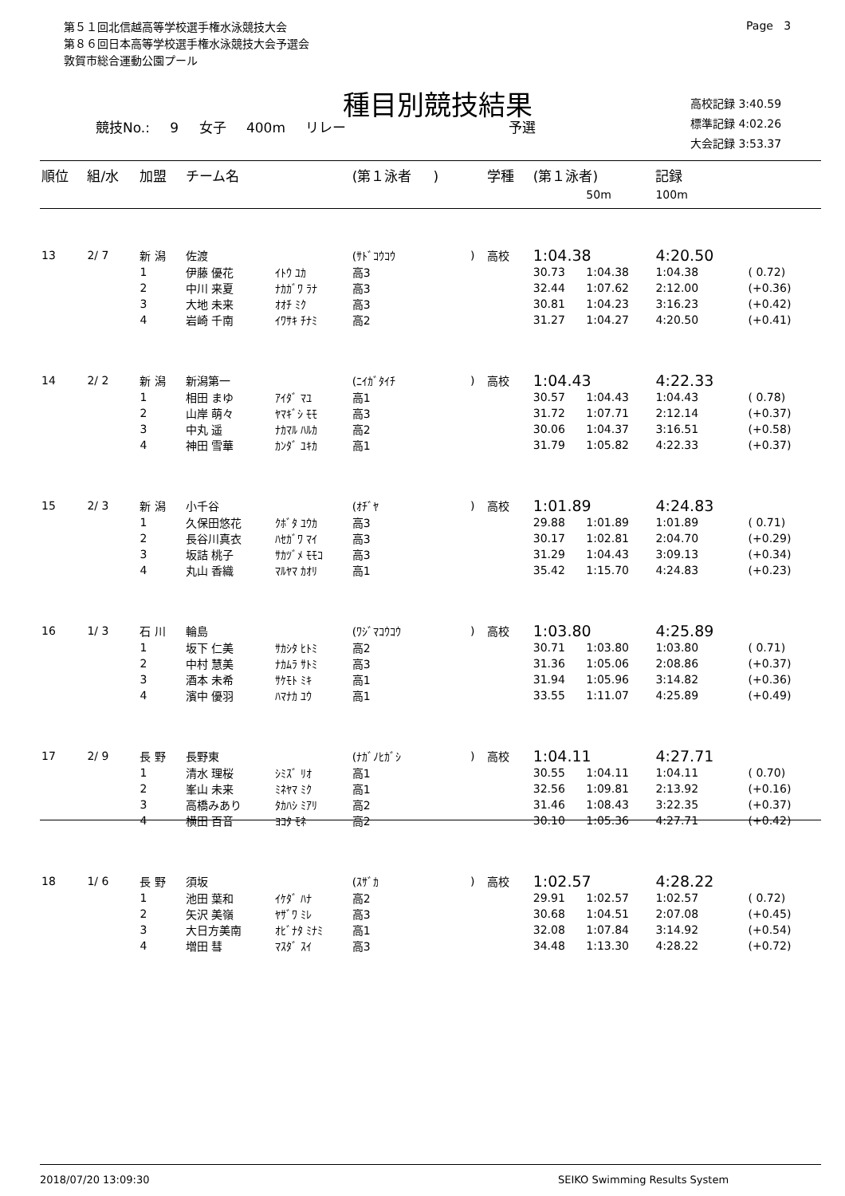第５１回北信越高等学校選手権水泳競技大会
第８６回日本高等学校選手権水泳競技大会予選会
敦賀市総合運動公園プール
Page 3
種目別競技結果
競技No.: 9 女子 400m リレー 予選
高校記録 3:40.59
標準記録 4:02.26
大会記録 3:53.37
| 順位 | 組/水 | 加盟 | チーム名 | | (第１泳者 ) | | 学種 | (第１泳者) | | 記録 | | |
| --- | --- | --- | --- | --- | --- | --- | --- | --- | --- | --- | --- | --- |
| | | | | | | | | | 50m | 100m | | |
| 13 | 2/ 7 | 新 潟 | 佐渡 | | (ｻﾄﾞｺｳｺｳ | ) | 高校 | 1:04.38 | | 4:20.50 | | |
| | | 1 | 伊藤 優花 | ｲﾄｳ ﾕｶ | 高3 | | | 30.73 | 1:04.38 | 1:04.38 | ( 0.72) | |
| | | 2 | 中川 来夏 | ﾅｶｶﾞﾜ ﾗﾅ | 高3 | | | 32.44 | 1:07.62 | 2:12.00 | (+0.36) | |
| | | 3 | 大地 未来 | ｵｵﾁ ﾐｸ | 高3 | | | 30.81 | 1:04.23 | 3:16.23 | (+0.42) | |
| | | 4 | 岩崎 千南 | ｲﾜｻｷ ﾁﾅﾐ | 高2 | | | 31.27 | 1:04.27 | 4:20.50 | (+0.41) | |
| 14 | 2/ 2 | 新 潟 | 新潟第一 | | (ﾆｲｶﾞﾀｲﾁ | ) | 高校 | 1:04.43 | | 4:22.33 | | |
| | | 1 | 相田 まゆ | ｱｲﾀﾞ ﾏﾕ | 高1 | | | 30.57 | 1:04.43 | 1:04.43 | ( 0.78) | |
| | | 2 | 山岸 萌々 | ﾔﾏｷﾞｼ ﾓﾓ | 高3 | | | 31.72 | 1:07.71 | 2:12.14 | (+0.37) | |
| | | 3 | 中丸 遥 | ﾅｶﾏﾙ ﾊﾙｶ | 高2 | | | 30.06 | 1:04.37 | 3:16.51 | (+0.58) | |
| | | 4 | 神田 雪華 | ｶﾝﾀﾞ ﾕｷｶ | 高1 | | | 31.79 | 1:05.82 | 4:22.33 | (+0.37) | |
| 15 | 2/ 3 | 新 潟 | 小千谷 | | (ｵﾁﾞﾔ | ) | 高校 | 1:01.89 | | 4:24.83 | | |
| | | 1 | 久保田悠花 | ｸﾎﾞﾀ ﾕｳｶ | 高3 | | | 29.88 | 1:01.89 | 1:01.89 | ( 0.71) | |
| | | 2 | 長谷川真衣 | ﾊｾｶﾞﾜ ﾏｲ | 高3 | | | 30.17 | 1:02.81 | 2:04.70 | (+0.29) | |
| | | 3 | 坂詰 桃子 | ｻｶﾂﾞﾒ ﾓﾓｺ | 高3 | | | 31.29 | 1:04.43 | 3:09.13 | (+0.34) | |
| | | 4 | 丸山 香織 | ﾏﾙﾔﾏ ｶｵﾘ | 高1 | | | 35.42 | 1:15.70 | 4:24.83 | (+0.23) | |
| 16 | 1/ 3 | 石 川 | 輪島 | | (ﾜｼﾞﾏｺｳｺｳ | ) | 高校 | 1:03.80 | | 4:25.89 | | |
| | | 1 | 坂下 仁美 | ｻｶｼﾀ ﾋﾄﾐ | 高2 | | | 30.71 | 1:03.80 | 1:03.80 | ( 0.71) | |
| | | 2 | 中村 慧美 | ﾅｶﾑﾗ ｻﾄﾐ | 高3 | | | 31.36 | 1:05.06 | 2:08.86 | (+0.37) | |
| | | 3 | 酒本 未希 | ｻｹﾓﾄ ﾐｷ | 高1 | | | 31.94 | 1:05.96 | 3:14.82 | (+0.36) | |
| | | 4 | 濱中 優羽 | ﾊﾏﾅｶ ﾕｳ | 高1 | | | 33.55 | 1:11.07 | 4:25.89 | (+0.49) | |
| 17 | 2/ 9 | 長 野 | 長野東 | | (ﾅｶﾞﾉﾋｶﾞｼ | ) | 高校 | 1:04.11 | | 4:27.71 | | |
| | | 1 | 清水 理桜 | ｼﾐｽﾞ ﾘｵ | 高1 | | | 30.55 | 1:04.11 | 1:04.11 | ( 0.70) | |
| | | 2 | 峯山 未来 | ﾐﾈﾔﾏ ﾐｸ | 高1 | | | 32.56 | 1:09.81 | 2:13.92 | (+0.16) | |
| | | 3 | 高橋みあり | ﾀｶﾊｼ ﾐｱﾘ | 高2 | | | 31.46 | 1:08.43 | 3:22.35 | (+0.37) | |
| | | 4 | 横田 百音 | ﾖｺﾀ ﾓﾈ | 高2 | | | 30.10 | 1:05.36 | 4:27.71 | (+0.42) | |
| 18 | 1/ 6 | 長 野 | 須坂 | | (ｽｻﾞｶ | ) | 高校 | 1:02.57 | | 4:28.22 | | |
| | | 1 | 池田 葉和 | ｲｹﾀﾞ ﾊﾅ | 高2 | | | 29.91 | 1:02.57 | 1:02.57 | ( 0.72) | |
| | | 2 | 矢沢 美嶺 | ﾔｻﾞﾜ ﾐﾚ | 高3 | | | 30.68 | 1:04.51 | 2:07.08 | (+0.45) | |
| | | 3 | 大日方美南 | ｵﾋﾞﾅﾀ ﾐﾅﾐ | 高1 | | | 32.08 | 1:07.84 | 3:14.92 | (+0.54) | |
| | | 4 | 増田 彗 | ﾏｽﾀﾞ ｽｲ | 高3 | | | 34.48 | 1:13.30 | 4:28.22 | (+0.72) | |
2018/07/20 13:09:30 SEIKO Swimming Results System